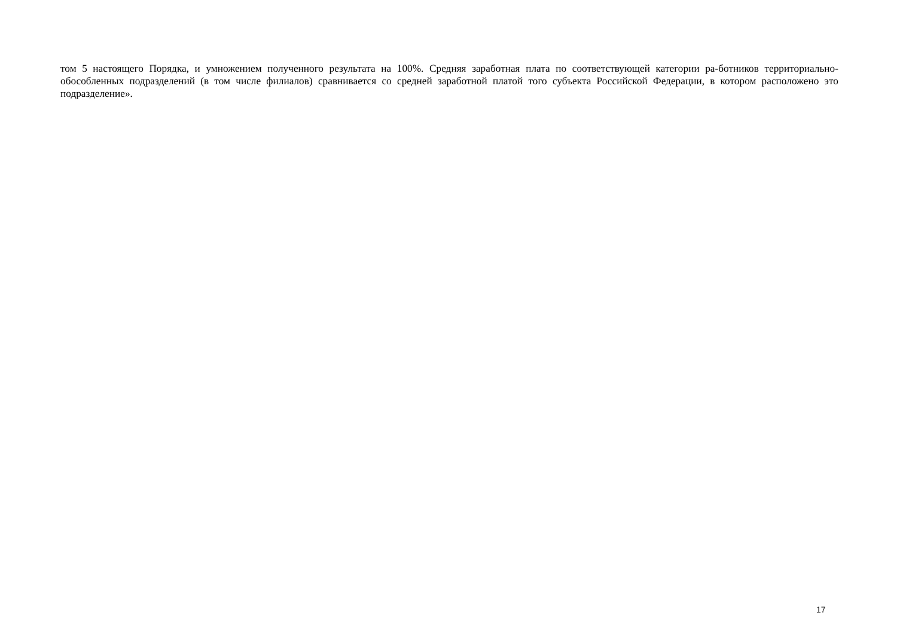том 5 настоящего Порядка, и умножением полученного результата на 100%. Средняя заработная плата по соответствующей категории ра-ботников территориально-обособленных подразделений (в том числе филиалов) сравнивается со средней заработной платой того субъекта Российской Федерации, в котором расположено это подразделение».
17